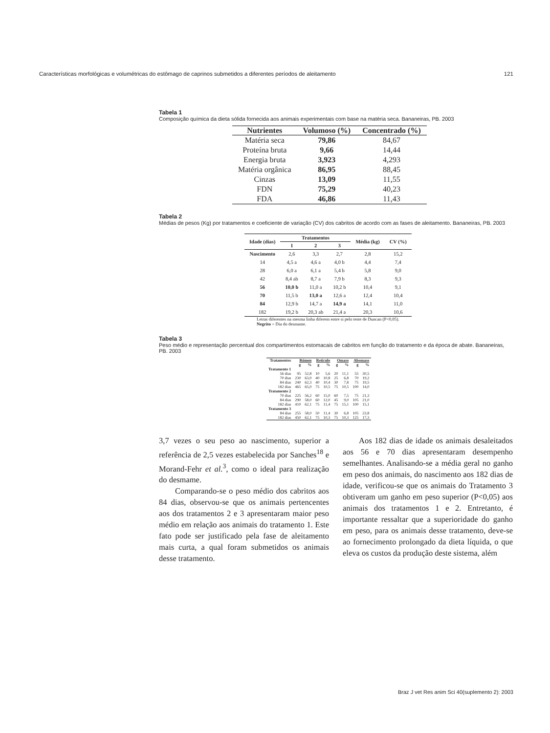Características morfológicas e volumétricas do estômago de caprinos submetidos a diferentes períodos de aleitamento 121
Tabela 1
Composição química da dieta sólida fornecida aos animais experimentais com base na matéria seca. Bananeiras, PB. 2003
| Nutrientes | Volumoso (%) | Concentrado (%) |
| --- | --- | --- |
| Matéria seca | 79,86 | 84,67 |
| Proteína bruta | 9,66 | 14,44 |
| Energia bruta | 3,923 | 4,293 |
| Matéria orgânica | 86,95 | 88,45 |
| Cinzas | 13,09 | 11,55 |
| FDN | 75,29 | 40,23 |
| FDA | 46,86 | 11,43 |
Tabela 2
Médias de pesos (Kg) por tratamentos e coeficiente de variação (CV) dos cabritos de acordo com as fases de aleitamento. Bananeiras, PB. 2003
| Idade (dias) | Tratamentos | | | Média (kg) | CV (%) |
| --- | --- | --- | --- | --- | --- |
| | 1 | 2 | 3 | | |
| Nascimento | 2,6 | 3,3 | 2,7 | 2,8 | 15,2 |
| 14 | 4,5 a | 4,6 a | 4,0 b | 4,4 | 7,4 |
| 28 | 6,0 a | 6,1 a | 5,4 b | 5,8 | 9,0 |
| 42 | 8,4 ab | 8,7 a | 7,9 b | 8,3 | 9,3 |
| 56 | 10,0 b | 11,0 a | 10,2 b | 10,4 | 9,1 |
| 70 | 11,5 b | 13,0 a | 12,6 a | 12,4 | 10,4 |
| 84 | 12,9 b | 14,7 a | 14,9 a | 14,1 | 11,0 |
| 182 | 19,2 b | 20,3 ab | 21,4 a | 20,3 | 10,6 |
Letras diferentes na mesma linha diferem entre si pelo teste de Duncan (P<0,05).
Negrito = Dia do desmame.
Tabela 3
Peso médio e representação percentual dos compartimentos estomacais de cabritos em função do tratamento e da época de abate. Bananeiras, PB. 2003
| Tratamentos | Rúmen | | Retículo | | Omaso | | Abomaso | |
| --- | --- | --- | --- | --- | --- | --- | --- | --- |
| | g | % | g | % | g | % | g | % |
| Tratamento 1 | | | | | | | | |
| 56 dias | 95 | 52,8 | 10 | 5,6 | 20 | 11,1 | 55 | 30,5 |
| 70 dias | 230 | 63,0 | 40 | 10,8 | 25 | 6,8 | 70 | 19,2 |
| 84 dias | 240 | 62,3 | 40 | 10,4 | 30 | 7,8 | 75 | 19,5 |
| 182 dias | 465 | 65,0 | 75 | 10,5 | 75 | 10,5 | 100 | 14,0 |
| Tratamento 2 | | | | | | | | |
| 70 dias | 225 | 56,2 | 60 | 15,0 | 60 | 7,5 | 75 | 21,3 |
| 84 dias | 290 | 58,0 | 60 | 12,0 | 45 | 9,0 | 105 | 21,0 |
| 182 dias | 410 | 62,1 | 75 | 11,4 | 75 | 15,1 | 100 | 15,1 |
| Tratamento 3 | | | | | | | | |
| 84 dias | 255 | 58,0 | 50 | 11,4 | 30 | 6,8 | 105 | 23,8 |
| 182 dias | 450 | 62,1 | 75 | 10,3 | 75 | 10,3 | 125 | 17,3 |
3,7 vezes o seu peso ao nascimento, superior a referência de 2,5 vezes estabelecida por Sanches<sup>18</sup> e Morand-Fehr et al.<sup>3</sup>, como o ideal para realização do desmame.
  Comparando-se o peso médio dos cabritos aos 84 dias, observou-se que os animais pertencentes aos dos tratamentos 2 e 3 apresentaram maior peso médio em relação aos animais do tratamento 1. Este fato pode ser justificado pela fase de aleitamento mais curta, a qual foram submetidos os animais desse tratamento.
  Aos 182 dias de idade os animais desaleitados aos 56 e 70 dias apresentaram desempenho semelhantes. Analisando-se a média geral no ganho em peso dos animais, do nascimento aos 182 dias de idade, verificou-se que os animais do Tratamento 3 obtiveram um ganho em peso superior (P<0,05) aos animais dos tratamentos 1 e 2. Entretanto, é importante ressaltar que a superioridade do ganho em peso, para os animais desse tratamento, deve-se ao fornecimento prolongado da dieta líquida, o que eleva os custos da produção deste sistema, além
Braz J vet Res anim Sci 40(suplemento 2): 2003